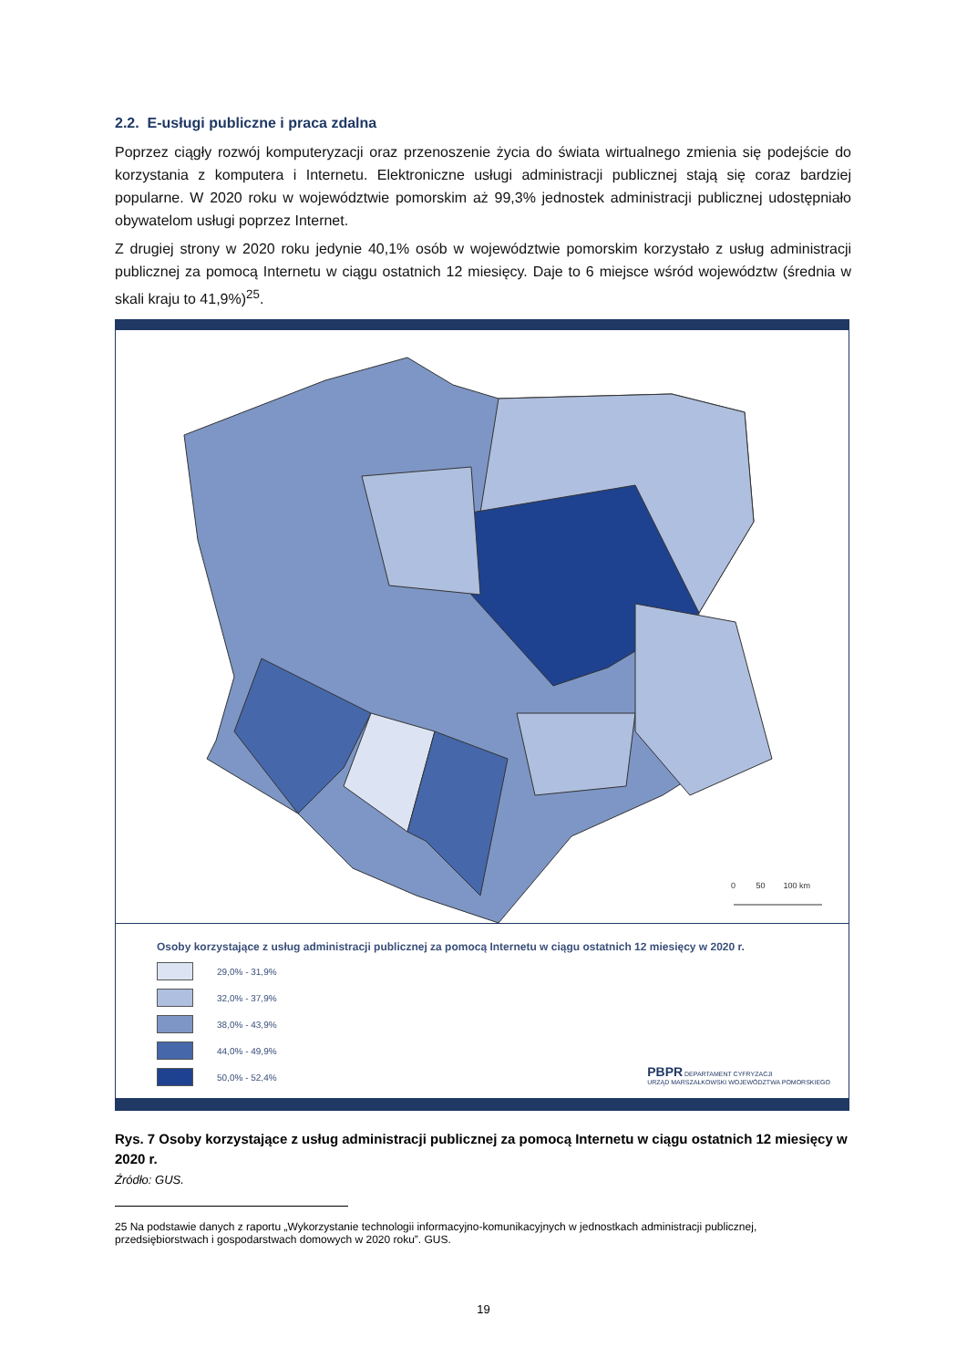2.2. E-usługi publiczne i praca zdalna
Poprzez ciągły rozwój komputeryzacji oraz przenoszenie życia do świata wirtualnego zmienia się podejście do korzystania z komputera i Internetu. Elektroniczne usługi administracji publicznej stają się coraz bardziej popularne. W 2020 roku w województwie pomorskim aż 99,3% jednostek administracji publicznej udostępniało obywatelom usługi poprzez Internet.
Z drugiej strony w 2020 roku jedynie 40,1% osób w województwie pomorskim korzystało z usług administracji publicznej za pomocą Internetu w ciągu ostatnich 12 miesięcy. Daje to 6 miejsce wśród województw (średnia w skali kraju to 41,9%)<sup>25</sup>.
0 50 100 km
Osoby korzystające z usług administracji publicznej za pomocą Internetu w ciągu ostatnich 12 miesięcy w 2020 r.
29,0% - 31,9%
32,0% - 37,9%
38,0% - 43,9%
44,0% - 49,9%
50,0% - 52,4%
PBPR DEPARTAMENT CYFRYZACJI
URZĄD MARSZAŁKOWSKI WOJEWÓDZTWA POMORSKIEGO
Rys. 7 Osoby korzystające z usług administracji publicznej za pomocą Internetu w ciągu ostatnich 12 miesięcy w 2020 r.
Źródło: GUS.
25 Na podstawie danych z raportu „Wykorzystanie technologii informacyjno-komunikacyjnych w jednostkach administracji publicznej, przedsiębiorstwach i gospodarstwach domowych w 2020 roku”. GUS.
19